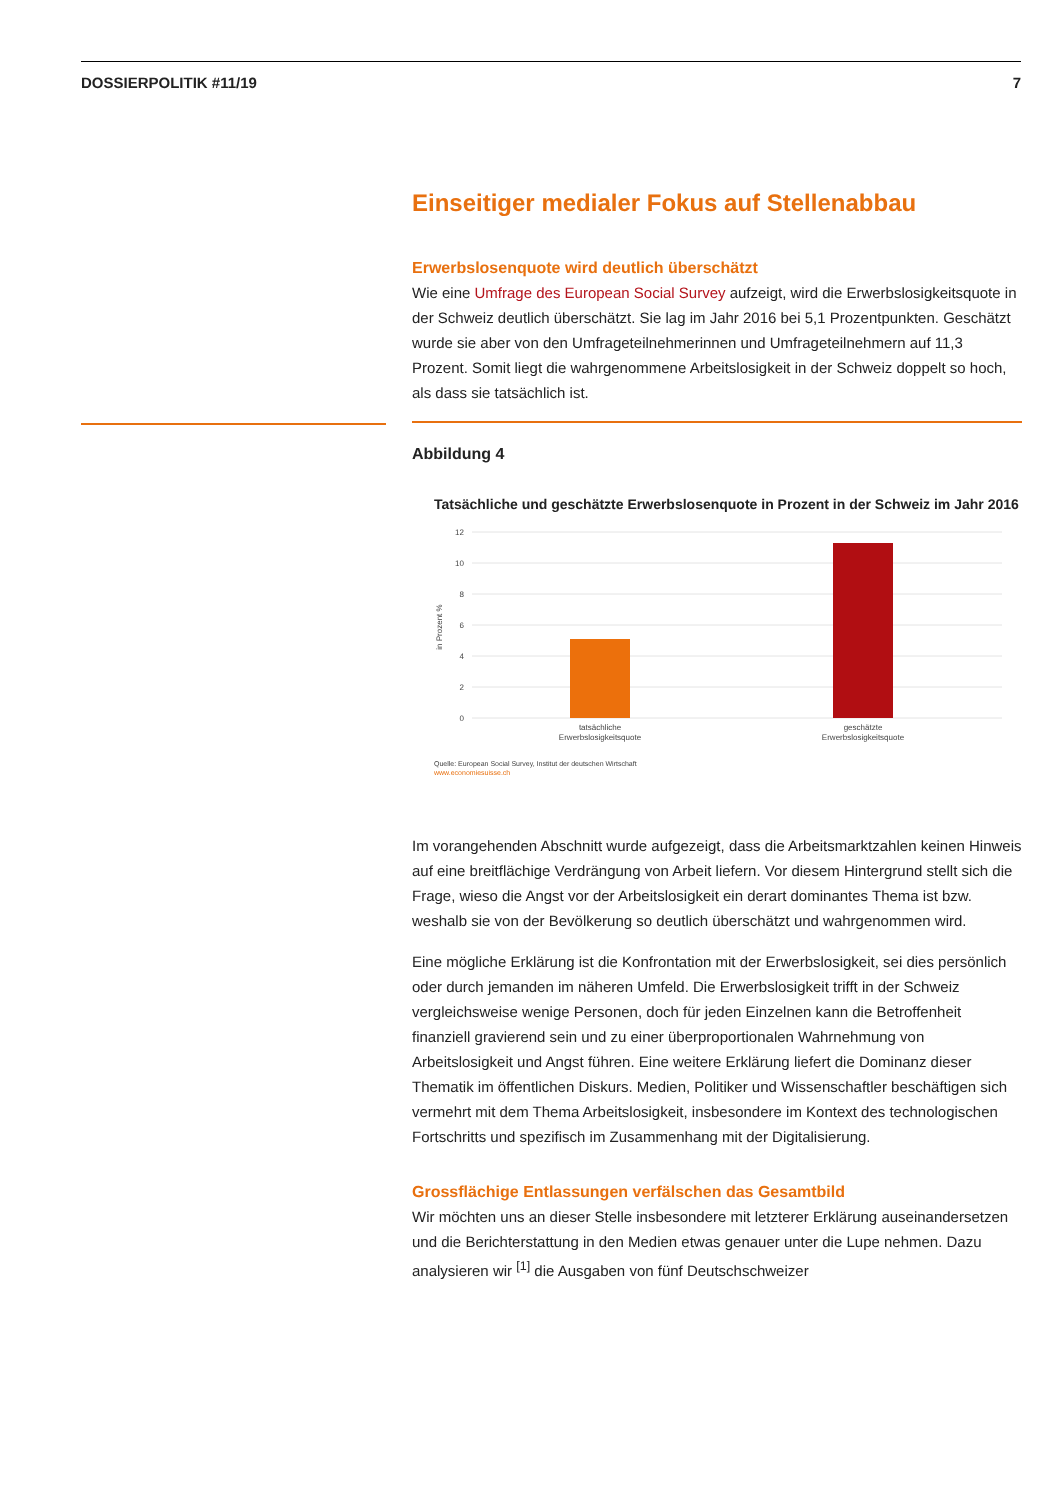DOSSIERPOLITIK #11/19 7
Einseitiger medialer Fokus auf Stellenabbau
Erwerbslosenquote wird deutlich überschätzt
Wie eine Umfrage des European Social Survey aufzeigt, wird die Erwerbslosigkeitsquote in der Schweiz deutlich überschätzt. Sie lag im Jahr 2016 bei 5,1 Prozentpunkten. Geschätzt wurde sie aber von den Umfrageteilnehmerinnen und Umfrageteilnehmern auf 11,3 Prozent. Somit liegt die wahrgenommene Arbeitslosigkeit in der Schweiz doppelt so hoch, als dass sie tatsächlich ist.
Abbildung 4
Tatsächliche und geschätzte Erwerbslosenquote in Prozent in der Schweiz im Jahr 2016
12
10
8
6
4
2
0
in Prozent %
tatsächliche
Erwerbslosigkeitsquote
geschätzte
Erwerbslosigkeitsquote
Quelle: European Social Survey, Institut der deutschen Wirtschaft
www.economiesuisse.ch
Im vorangehenden Abschnitt wurde aufgezeigt, dass die Arbeitsmarktzahlen keinen Hinweis auf eine breitflächige Verdrängung von Arbeit liefern. Vor diesem Hintergrund stellt sich die Frage, wieso die Angst vor der Arbeitslosigkeit ein derart dominantes Thema ist bzw. weshalb sie von der Bevölkerung so deutlich überschätzt und wahrgenommen wird.
Eine mögliche Erklärung ist die Konfrontation mit der Erwerbslosigkeit, sei dies persönlich oder durch jemanden im näheren Umfeld. Die Erwerbslosigkeit trifft in der Schweiz vergleichsweise wenige Personen, doch für jeden Einzelnen kann die Betroffenheit finanziell gravierend sein und zu einer überproportionalen Wahrnehmung von Arbeitslosigkeit und Angst führen. Eine weitere Erklärung liefert die Dominanz dieser Thematik im öffentlichen Diskurs. Medien, Politiker und Wissenschaftler beschäftigen sich vermehrt mit dem Thema Arbeitslosigkeit, insbesondere im Kontext des technologischen Fortschritts und spezifisch im Zusammenhang mit der Digitalisierung.
Grossflächige Entlassungen verfälschen das Gesamtbild
Wir möchten uns an dieser Stelle insbesondere mit letzterer Erklärung auseinandersetzen und die Berichterstattung in den Medien etwas genauer unter die Lupe nehmen. Dazu analysieren wir <sup>[1]</sup> die Ausgaben von fünf Deutschschweizer